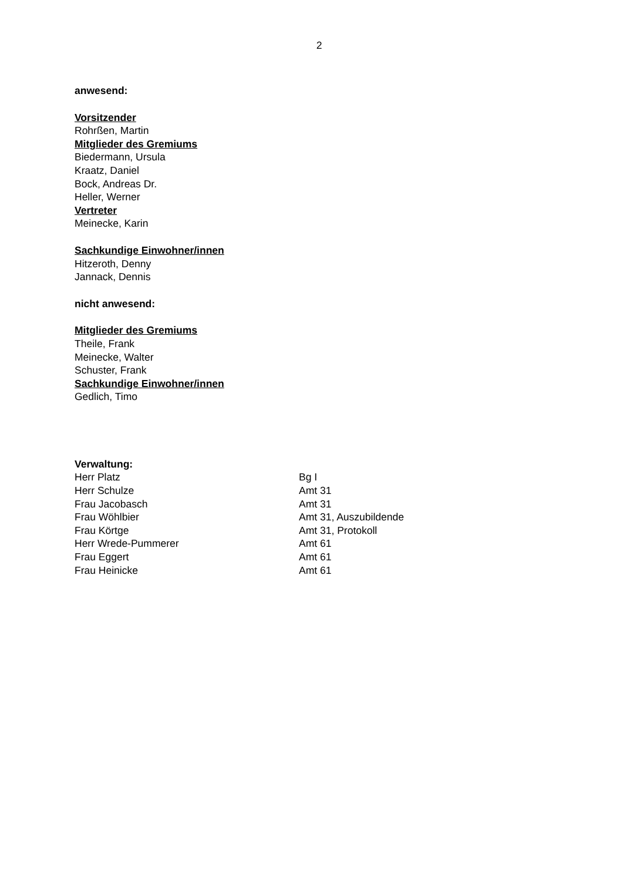2
anwesend:
Vorsitzender
Rohrßen, Martin
Mitglieder des Gremiums
Biedermann, Ursula
Kraatz, Daniel
Bock, Andreas Dr.
Heller, Werner
Vertreter
Meinecke, Karin
Sachkundige Einwohner/innen
Hitzeroth, Denny
Jannack, Dennis
nicht anwesend:
Mitglieder des Gremiums
Theile, Frank
Meinecke, Walter
Schuster, Frank
Sachkundige Einwohner/innen
Gedlich, Timo
Verwaltung:
| Herr Platz | Bg I |
| Herr Schulze | Amt 31 |
| Frau Jacobasch | Amt 31 |
| Frau Wöhlbier | Amt 31, Auszubildende |
| Frau Körtge | Amt 31, Protokoll |
| Herr Wrede-Pummerer | Amt 61 |
| Frau Eggert | Amt 61 |
| Frau Heinicke | Amt 61 |